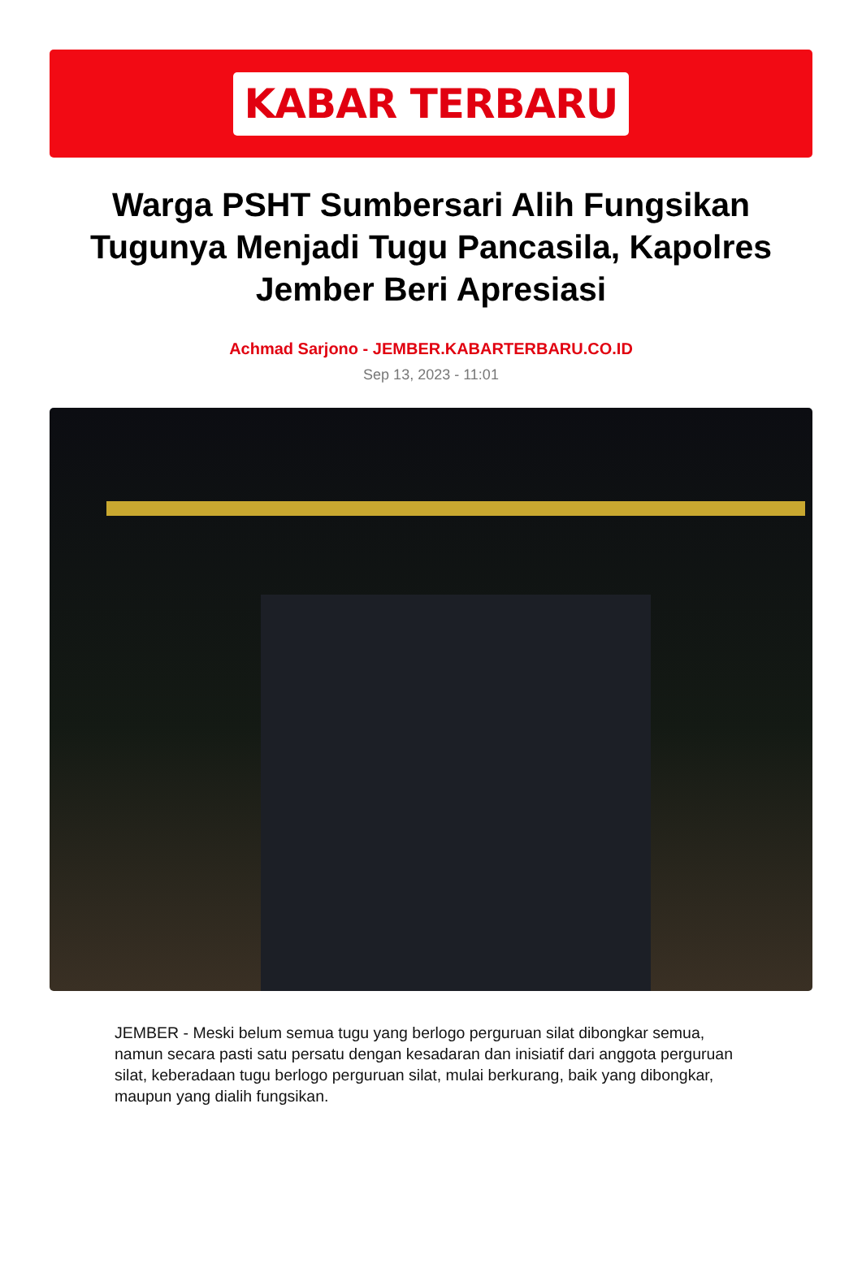KABAR TERBARU
Warga PSHT Sumbersari Alih Fungsikan Tugunya Menjadi Tugu Pancasila, Kapolres Jember Beri Apresiasi
Achmad Sarjono - JEMBER.KABARTERBARU.CO.ID
Sep 13, 2023 - 11:01
JEMBER - Meski belum semua tugu yang berlogo perguruan silat dibongkar semua, namun secara pasti satu persatu dengan kesadaran dan inisiatif dari anggota perguruan silat, keberadaan tugu berlogo perguruan silat, mulai berkurang, baik yang dibongkar, maupun yang dialih fungsikan.